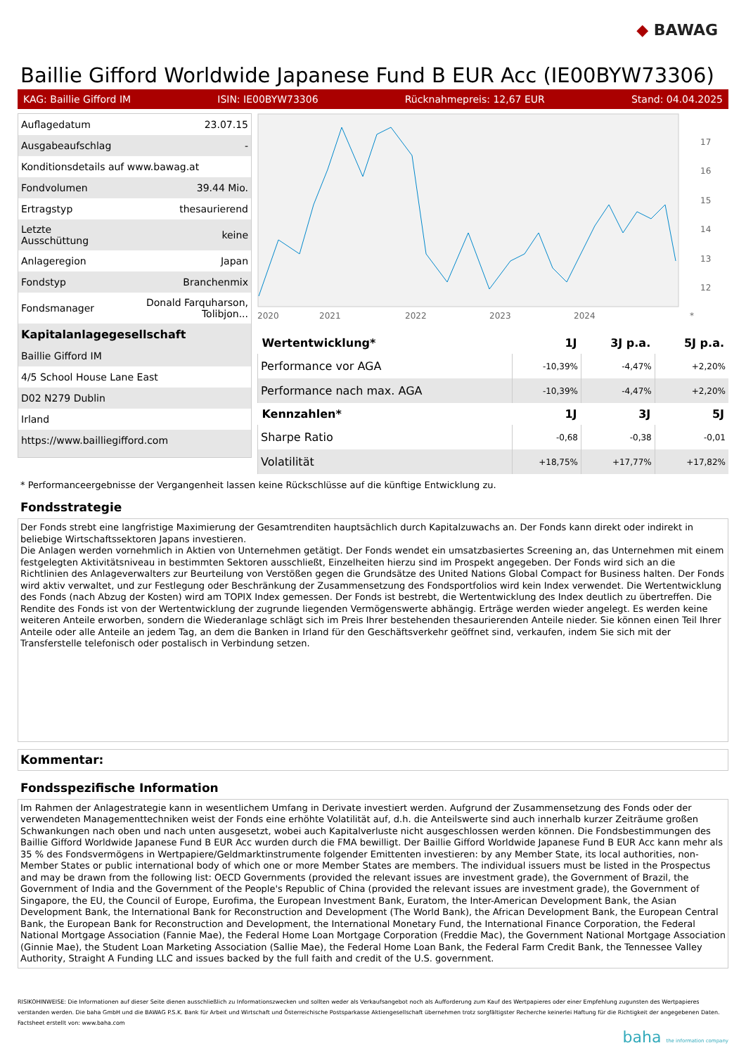◆ BAWAG
Baillie Gifford Worldwide Japanese Fund B EUR Acc (IE00BYW73306)
KAG: Baillie Gifford IM ISIN: IE00BYW73306 Rücknahmepreis: 12,67 EUR Stand: 04.04.2025
| Auflagedatum | 23.07.15 |
| Ausgabeaufschlag | - |
| Konditionsdetails auf www.bawag.at | |
| Fondvolumen | 39.44 Mio. |
| Ertragstyp | thesaurierend |
| Letzte Ausschüttung | keine |
| Anlageregion | Japan |
| Fondstyp | Branchenmix |
| Fondsmanager | Donald Farquharson, Tolibjon... |
| Kapitalanlagegesellschaft | |
| Baillie Gifford IM | |
| 4/5 School House Lane East | |
| D02 N279 Dublin | |
| Irland | |
| https://www.bailliegifford.com | |
17
16
15
14
13
12
2020
2021
2022
2023
2024
*
| Wertentwicklung* | 1J | 3J p.a. | 5J p.a. |
| --- | --- | --- | --- |
| Performance vor AGA | -10,39% | -4,47% | +2,20% |
| Performance nach max. AGA | -10,39% | -4,47% | +2,20% |
| Kennzahlen* | 1J | 3J | 5J |
| Sharpe Ratio | -0,68 | -0,38 | -0,01 |
| Volatilität | +18,75% | +17,77% | +17,82% |
* Performanceergebnisse der Vergangenheit lassen keine Rückschlüsse auf die künftige Entwicklung zu.
Fondsstrategie
Der Fonds strebt eine langfristige Maximierung der Gesamtrenditen hauptsächlich durch Kapitalzuwachs an. Der Fonds kann direkt oder indirekt in beliebige Wirtschaftssektoren Japans investieren.
Die Anlagen werden vornehmlich in Aktien von Unternehmen getätigt. Der Fonds wendet ein umsatzbasiertes Screening an, das Unternehmen mit einem festgelegten Aktivitätsniveau in bestimmten Sektoren ausschließt, Einzelheiten hierzu sind im Prospekt angegeben. Der Fonds wird sich an die Richtlinien des Anlageverwalters zur Beurteilung von Verstößen gegen die Grundsätze des United Nations Global Compact for Business halten. Der Fonds wird aktiv verwaltet, und zur Festlegung oder Beschränkung der Zusammensetzung des Fondsportfolios wird kein Index verwendet. Die Wertentwicklung des Fonds (nach Abzug der Kosten) wird am TOPIX Index gemessen. Der Fonds ist bestrebt, die Wertentwicklung des Index deutlich zu übertreffen. Die Rendite des Fonds ist von der Wertentwicklung der zugrunde liegenden Vermögenswerte abhängig. Erträge werden wieder angelegt. Es werden keine weiteren Anteile erworben, sondern die Wiederanlage schlägt sich im Preis Ihrer bestehenden thesaurierenden Anteile nieder. Sie können einen Teil Ihrer Anteile oder alle Anteile an jedem Tag, an dem die Banken in Irland für den Geschäftsverkehr geöffnet sind, verkaufen, indem Sie sich mit der Transferstelle telefonisch oder postalisch in Verbindung setzen.
Kommentar:
Fondsspezifische Information
Im Rahmen der Anlagestrategie kann in wesentlichem Umfang in Derivate investiert werden. Aufgrund der Zusammensetzung des Fonds oder der verwendeten Managementtechniken weist der Fonds eine erhöhte Volatilität auf, d.h. die Anteilswerte sind auch innerhalb kurzer Zeiträume großen Schwankungen nach oben und nach unten ausgesetzt, wobei auch Kapitalverluste nicht ausgeschlossen werden können. Die Fondsbestimmungen des Baillie Gifford Worldwide Japanese Fund B EUR Acc wurden durch die FMA bewilligt. Der Baillie Gifford Worldwide Japanese Fund B EUR Acc kann mehr als 35 % des Fondsvermögens in Wertpapiere/Geldmarktinstrumente folgender Emittenten investieren: by any Member State, its local authorities, non-Member States or public international body of which one or more Member States are members. The individual issuers must be listed in the Prospectus and may be drawn from the following list: OECD Governments (provided the relevant issues are investment grade), the Government of Brazil, the Government of India and the Government of the People's Republic of China (provided the relevant issues are investment grade), the Government of Singapore, the EU, the Council of Europe, Eurofima, the European Investment Bank, Euratom, the Inter-American Development Bank, the Asian Development Bank, the International Bank for Reconstruction and Development (The World Bank), the African Development Bank, the European Central Bank, the European Bank for Reconstruction and Development, the International Monetary Fund, the International Finance Corporation, the Federal National Mortgage Association (Fannie Mae), the Federal Home Loan Mortgage Corporation (Freddie Mac), the Government National Mortgage Association (Ginnie Mae), the Student Loan Marketing Association (Sallie Mae), the Federal Home Loan Bank, the Federal Farm Credit Bank, the Tennessee Valley Authority, Straight A Funding LLC and issues backed by the full faith and credit of the U.S. government.
RISIKOHINWEISE: Die Informationen auf dieser Seite dienen ausschließlich zu Informationszwecken und sollten weder als Verkaufsangebot noch als Aufforderung zum Kauf des Wertpapieres oder einer Empfehlung zugunsten des Wertpapieres verstanden werden. Die baha GmbH und die BAWAG P.S.K. Bank für Arbeit und Wirtschaft und Österreichische Postsparkasse Aktiengesellschaft übernehmen trotz sorgfältigster Recherche keinerlei Haftung für die Richtigkeit der angegebenen Daten.
Factsheet erstellt von: www.baha.com
baha the information company